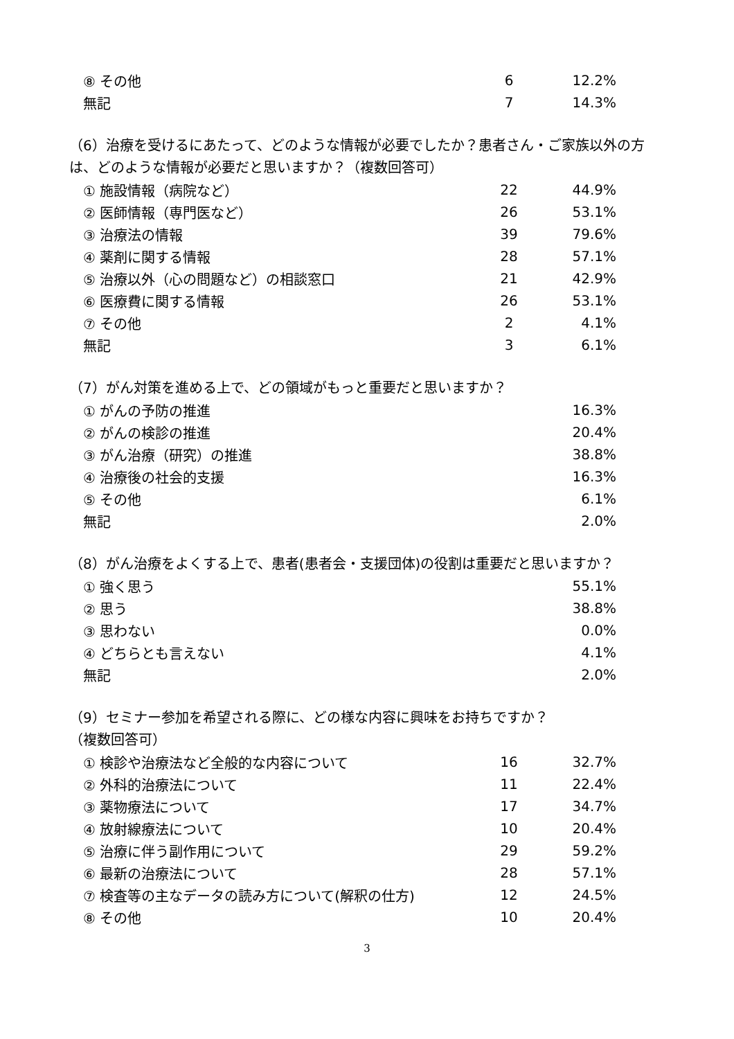| ⑧ その他 | 6 | 12.2% |
| 無記 | 7 | 14.3% |
（6）治療を受けるにあたって、どのような情報が必要でしたか？患者さん・ご家族以外の方は、どのような情報が必要だと思いますか？（複数回答可）
| ① 施設情報（病院など） | 22 | 44.9% |
| ② 医師情報（専門医など） | 26 | 53.1% |
| ③ 治療法の情報 | 39 | 79.6% |
| ④ 薬剤に関する情報 | 28 | 57.1% |
| ⑤ 治療以外（心の問題など）の相談窓口 | 21 | 42.9% |
| ⑥ 医療費に関する情報 | 26 | 53.1% |
| ⑦ その他 | 2 | 4.1% |
| 無記 | 3 | 6.1% |
（7）がん対策を進める上で、どの領域がもっと重要だと思いますか？
| ① がんの予防の推進 | 16.3% |
| ② がんの検診の推進 | 20.4% |
| ③ がん治療（研究）の推進 | 38.8% |
| ④ 治療後の社会的支援 | 16.3% |
| ⑤ その他 | 6.1% |
| 無記 | 2.0% |
（8）がん治療をよくする上で、患者(患者会・支援団体)の役割は重要だと思いますか？
| ① 強く思う | 55.1% |
| ② 思う | 38.8% |
| ③ 思わない | 0.0% |
| ④ どちらとも言えない | 4.1% |
| 無記 | 2.0% |
（9）セミナー参加を希望される際に、どの様な内容に興味をお持ちですか？
（複数回答可）
| ① 検診や治療法など全般的な内容について | 16 | 32.7% |
| ② 外科的治療法について | 11 | 22.4% |
| ③ 薬物療法について | 17 | 34.7% |
| ④ 放射線療法について | 10 | 20.4% |
| ⑤ 治療に伴う副作用について | 29 | 59.2% |
| ⑥ 最新の治療法について | 28 | 57.1% |
| ⑦ 検査等の主なデータの読み方について(解釈の仕方) | 12 | 24.5% |
| ⑧ その他 | 10 | 20.4% |
3